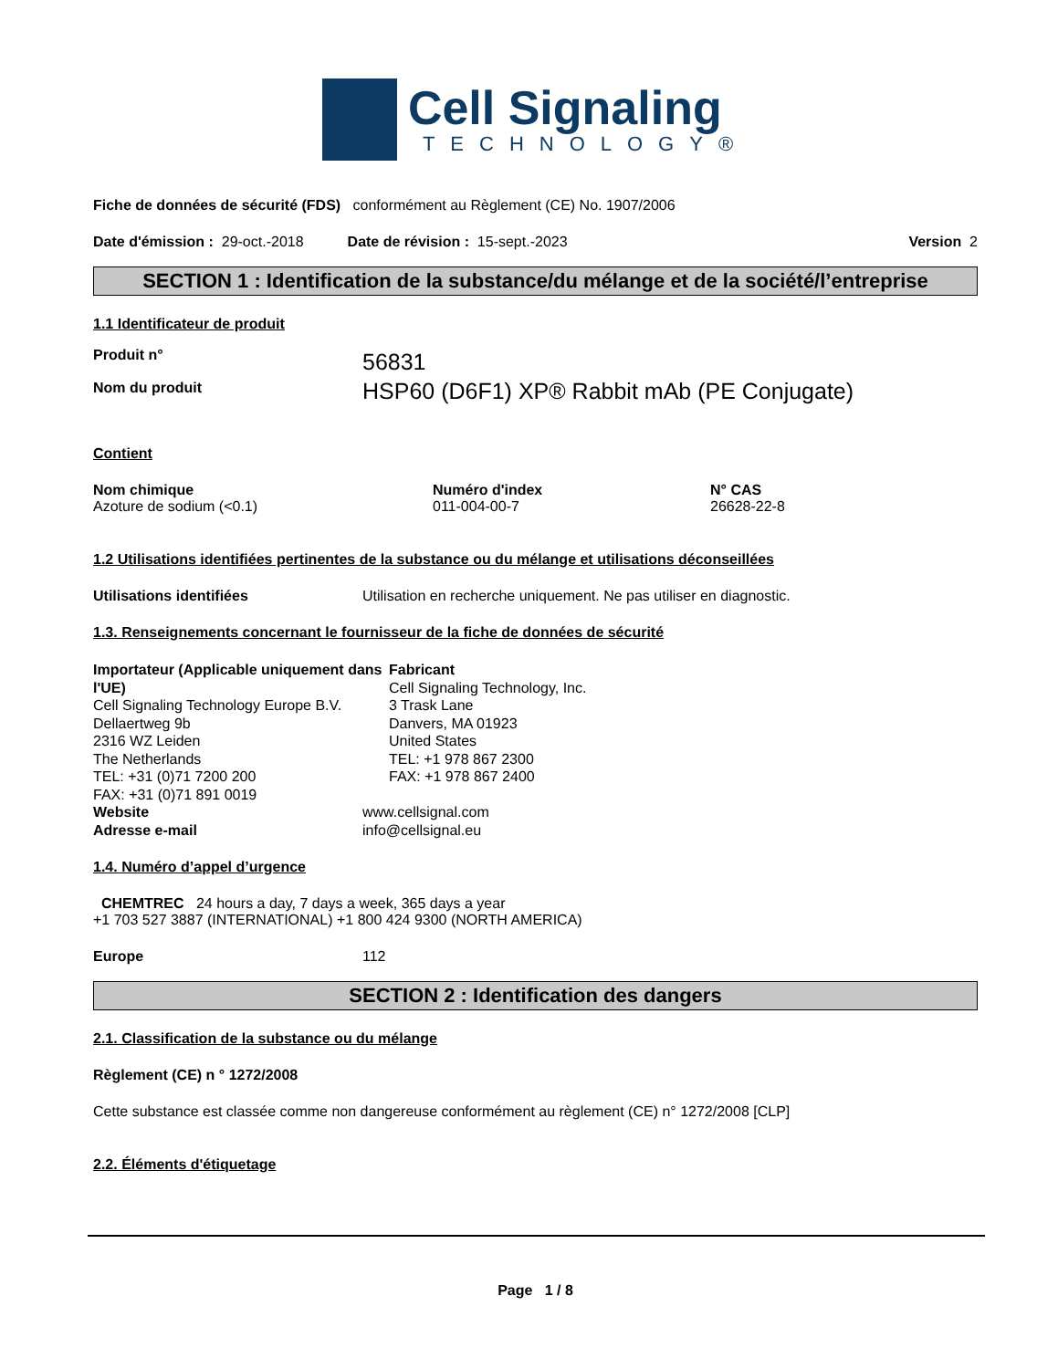Cell Signaling
TECHNOLOGY®
Fiche de données de sécurité (FDS) conformément au Règlement (CE) No. 1907/2006
Date d'émission : 29-oct.-2018 Date de révision : 15-sept.-2023 Version 2
SECTION 1 : Identification de la substance/du mélange et de la société/l’entreprise
1.1 Identificateur de produit
Produit n°
Nom du produit
56831
HSP60 (D6F1) XP® Rabbit mAb (PE Conjugate)
Contient
Nom chimique
Azoture de sodium (<0.1)
Numéro d'index
011-004-00-7
N° CAS
26628-22-8
1.2 Utilisations identifiées pertinentes de la substance ou du mélange et utilisations déconseillées
Utilisations identifiées Utilisation en recherche uniquement. Ne pas utiliser en diagnostic.
1.3. Renseignements concernant le fournisseur de la fiche de données de sécurité
Importateur (Applicable uniquement dans l'UE)
Cell Signaling Technology Europe B.V.
Dellaertweg 9b
2316 WZ Leiden
The Netherlands
TEL: +31 (0)71 7200 200
FAX: +31 (0)71 891 0019
Fabricant
Cell Signaling Technology, Inc.
3 Trask Lane
Danvers, MA 01923
United States
TEL: +1 978 867 2300
FAX: +1 978 867 2400
Website
Adresse e-mail
www.cellsignal.com
info@cellsignal.eu
1.4. Numéro d’appel d’urgence
CHEMTREC 24 hours a day, 7 days a week, 365 days a year
+1 703 527 3887 (INTERNATIONAL) +1 800 424 9300 (NORTH AMERICA)
Europe 112
SECTION 2 : Identification des dangers
2.1. Classification de la substance ou du mélange
Règlement (CE) n ° 1272/2008
Cette substance est classée comme non dangereuse conformément au règlement (CE) n° 1272/2008 [CLP]
2.2. Éléments d'étiquetage
Page 1 / 8